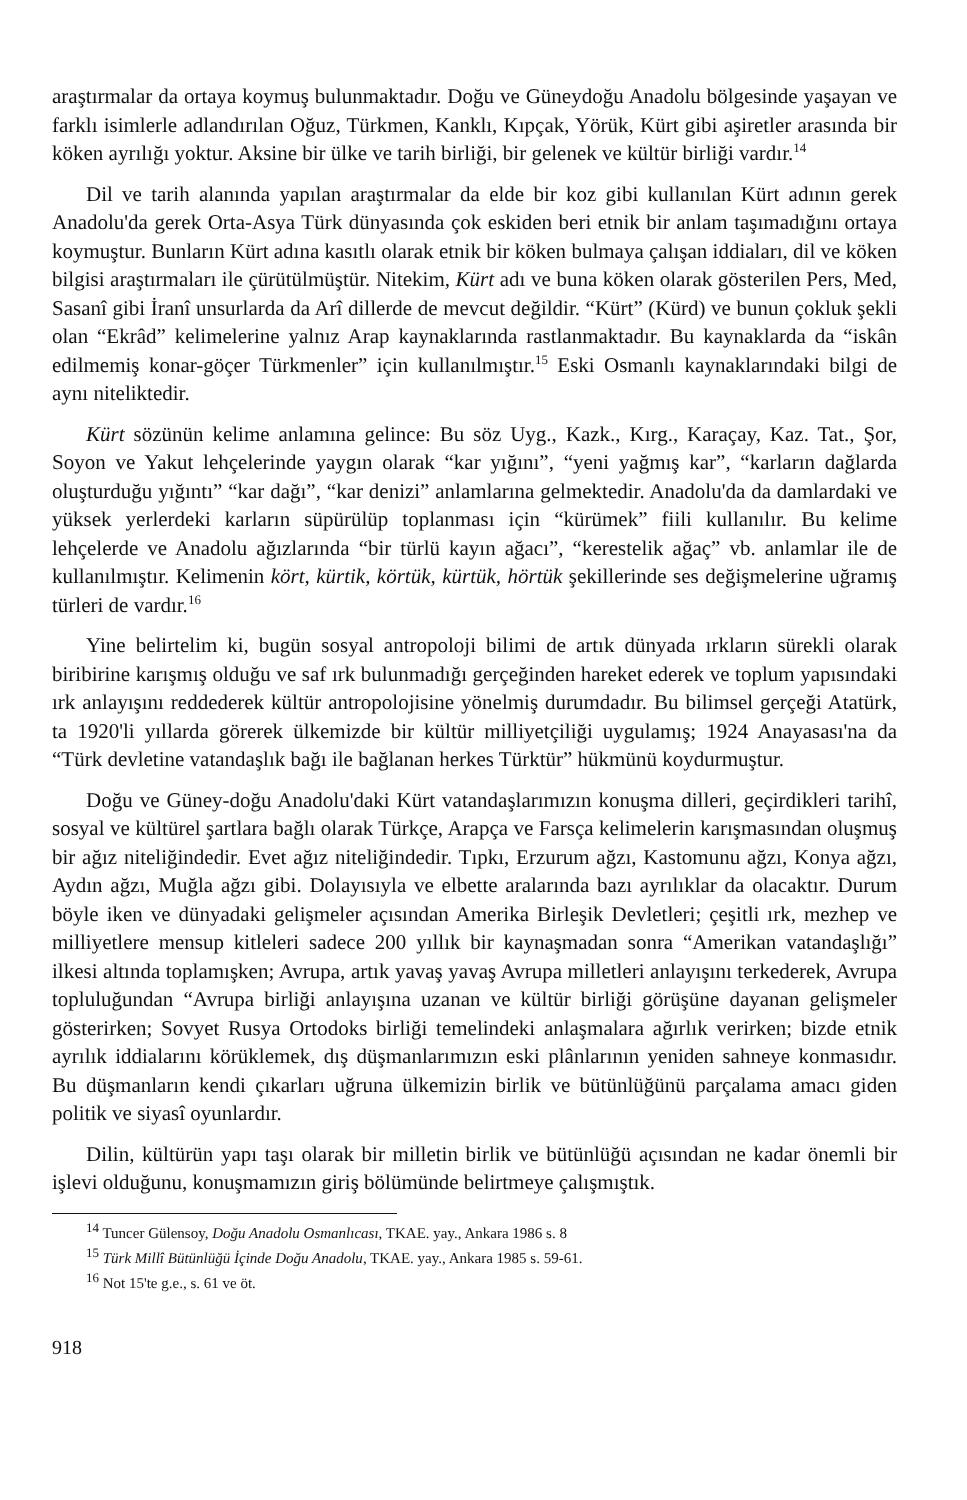araştırmalar da ortaya koymuş bulunmaktadır. Doğu ve Güneydoğu Anadolu bölgesinde yaşayan ve farklı isimlerle adlandırılan Oğuz, Türkmen, Kanklı, Kıpçak, Yörük, Kürt gibi aşiretler arasında bir köken ayrılığı yoktur. Aksine bir ülke ve tarih birliği, bir gelenek ve kültür birliği vardır.<sup>14</sup>
Dil ve tarih alanında yapılan araştırmalar da elde bir koz gibi kullanılan Kürt adının gerek Anadolu'da gerek Orta-Asya Türk dünyasında çok eskiden beri etnik bir anlam taşımadığını ortaya koymuştur. Bunların Kürt adına kasıtlı olarak etnik bir köken bulmaya çalışan iddiaları, dil ve köken bilgisi araştırmaları ile çürütülmüştür. Nitekim, Kürt adı ve buna köken olarak gösterilen Pers, Med, Sasanî gibi İranî unsurlarda da Arî dillerde de mevcut değildir. “Kürt” (Kürd) ve bunun çokluk şekli olan “Ekrâd” kelimelerine yalnız Arap kaynaklarında rastlanmaktadır. Bu kaynaklarda da “iskân edilmemiş konar-göçer Türkmenler” için kullanılmıştır.<sup>15</sup> Eski Osmanlı kaynaklarındaki bilgi de aynı niteliktedir.
Kürt sözünün kelime anlamına gelince: Bu söz Uyg., Kazk., Kırg., Karaçay, Kaz. Tat., Şor, Soyon ve Yakut lehçelerinde yaygın olarak “kar yığını”, “yeni yağmış kar”, “karların dağlarda oluşturduğu yığıntı” “kar dağı”, “kar denizi” anlamlarına gelmektedir. Anadolu'da da damlardaki ve yüksek yerlerdeki karların süpürülüp toplanması için “kürümek” fiili kullanılır. Bu kelime lehçelerde ve Anadolu ağızlarında “bir türlü kayın ağacı”, “kerestelik ağaç” vb. anlamlar ile de kullanılmıştır. Kelimenin kört, kürtik, körtük, kürtük, hörtük şekillerinde ses değişmelerine uğramış türleri de vardır.<sup>16</sup>
Yine belirtelim ki, bugün sosyal antropoloji bilimi de artık dünyada ırkların sürekli olarak biribirine karışmış olduğu ve saf ırk bulunmadığı gerçeğinden hareket ederek ve toplum yapısındaki ırk anlayışını reddederek kültür antropolojisine yönelmiş durumdadır. Bu bilimsel gerçeği Atatürk, ta 1920'li yıllarda görerek ülkemizde bir kültür milliyetçiliği uygulamış; 1924 Anayasası'na da “Türk devletine vatandaşlık bağı ile bağlanan herkes Türktür” hükmünü koydurmuştur.
Doğu ve Güney-doğu Anadolu'daki Kürt vatandaşlarımızın konuşma dilleri, geçirdikleri tarihî, sosyal ve kültürel şartlara bağlı olarak Türkçe, Arapça ve Farsça kelimelerin karışmasından oluşmuş bir ağız niteliğindedir. Evet ağız niteliğindedir. Tıpkı, Erzurum ağzı, Kastomunu ağzı, Konya ağzı, Aydın ağzı, Muğla ağzı gibi. Dolayısıyla ve elbette aralarında bazı ayrılıklar da olacaktır. Durum böyle iken ve dünyadaki gelişmeler açısından Amerika Birleşik Devletleri; çeşitli ırk, mezhep ve milliyetlere mensup kitleleri sadece 200 yıllık bir kaynaşmadan sonra “Amerikan vatandaşlığı” ilkesi altında toplamışken; Avrupa, artık yavaş yavaş Avrupa milletleri anlayışını terkederek, Avrupa topluluğundan “Avrupa birliği anlayışına uzanan ve kültür birliği görüşüne dayanan gelişmeler gösterirken; Sovyet Rusya Ortodoks birliği temelindeki anlaşmalara ağırlık verirken; bizde etnik ayrılık iddialarını körüklemek, dış düşmanlarımızın eski plânlarının yeniden sahneye konmasıdır. Bu düşmanların kendi çıkarları uğruna ülkemizin birlik ve bütünlüğünü parçalama amacı giden politik ve siyasî oyunlardır.
Dilin, kültürün yapı taşı olarak bir milletin birlik ve bütünlüğü açısından ne kadar önemli bir işlevi olduğunu, konuşmamızın giriş bölümünde belirtmeye çalışmıştık.
<sup>14</sup> Tuncer Gülensoy, Doğu Anadolu Osmanlıcası, TKAE. yay., Ankara 1986 s. 8
<sup>15</sup> Türk Millî Bütünlüğü İçinde Doğu Anadolu, TKAE. yay., Ankara 1985 s. 59-61.
<sup>16</sup> Not 15'te g.e., s. 61 ve öt.
918